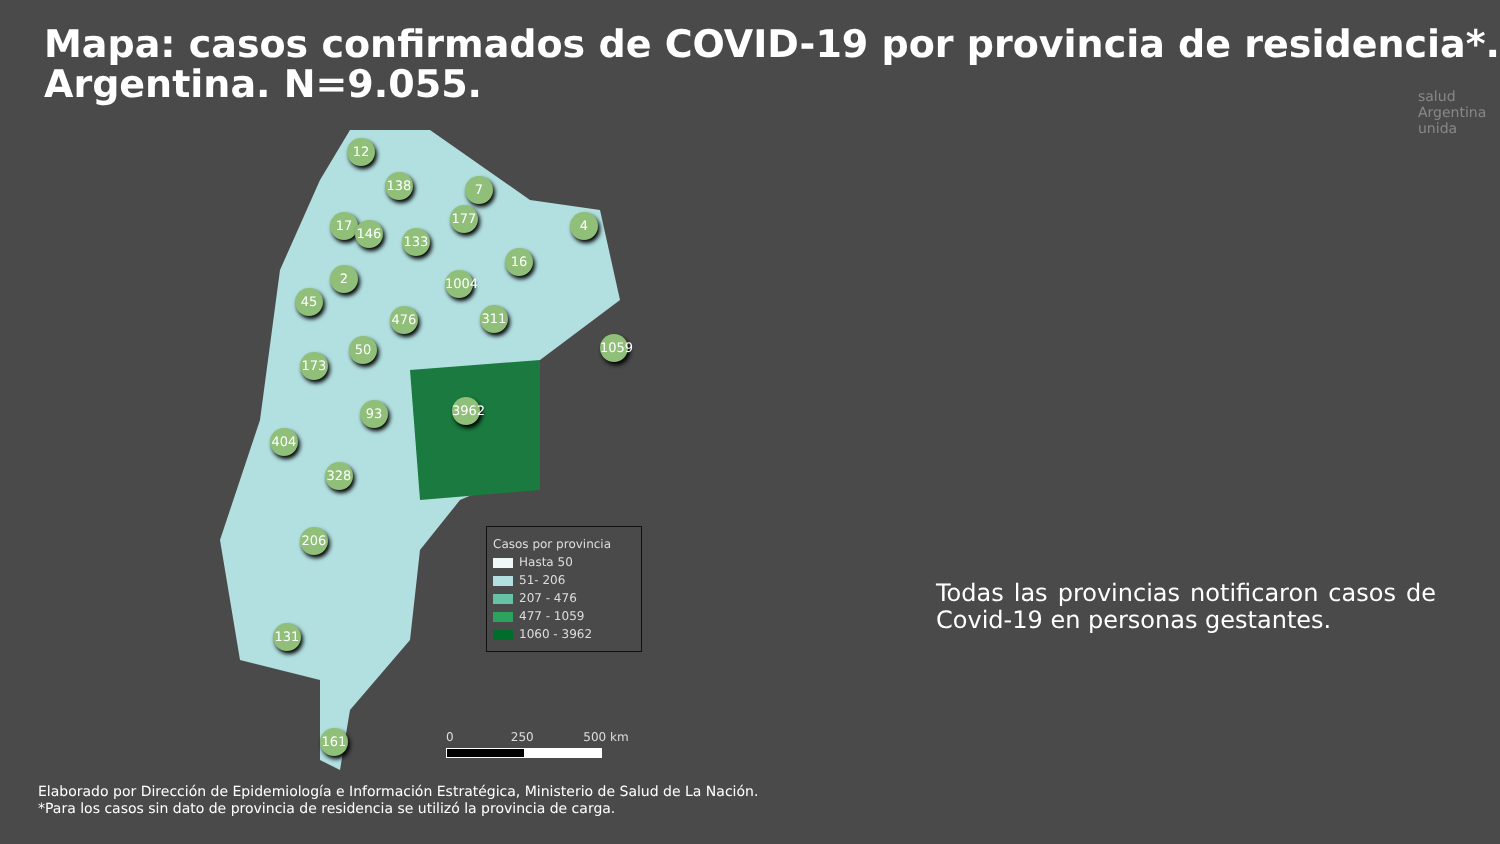Mapa: casos confirmados de COVID-19 por provincia de residencia*.
Argentina. N=9.055.
12
138 7
177 4
17
146
133
16
2
1004
45
311
476
1059
50
173
93
3962
404
328
206
131
161
Casos por provincia
Hasta 50
51- 206
207 - 476
477 - 1059
1060 - 3962
0 250 500 km
Todas las provincias notificaron casos de Covid-19 en personas gestantes.
salud
Argentina unida
Elaborado por Dirección de Epidemiología e Información Estratégica, Ministerio de Salud de La Nación.
*Para los casos sin dato de provincia de residencia se utilizó la provincia de carga.